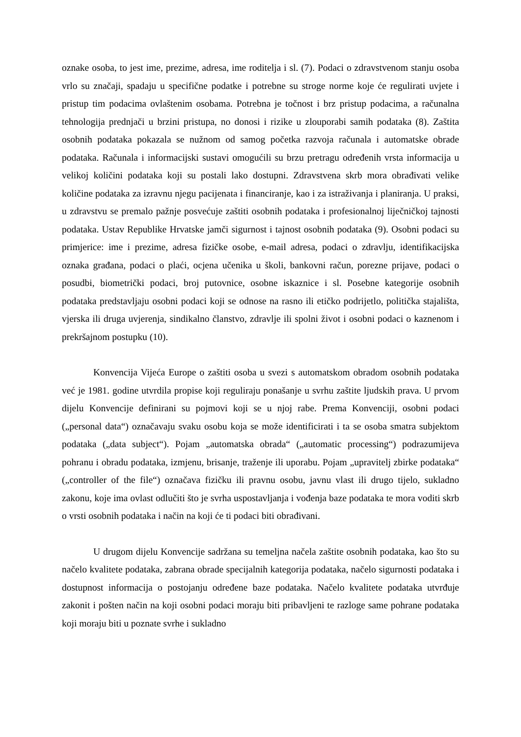oznake osoba, to jest ime, prezime, adresa, ime roditelja i sl. (7). Podaci o zdravstvenom stanju osoba vrlo su značaji, spadaju u specifične podatke i potrebne su stroge norme koje će regulirati uvjete i pristup tim podacima ovlaštenim osobama. Potrebna je točnost i brz pristup podacima, a računalna tehnologija prednjači u brzini pristupa, no donosi i rizike u zlouporabi samih podataka (8). Zaštita osobnih podataka pokazala se nužnom od samog početka razvoja računala i automatske obrade podataka. Računala i informacijski sustavi omogućili su brzu pretragu određenih vrsta informacija u velikoj količini podataka koji su postali lako dostupni. Zdravstvena skrb mora obrađivati velike količine podataka za izravnu njegu pacijenata i financiranje, kao i za istraživanja i planiranja. U praksi, u zdravstvu se premalo pažnje posvećuje zaštiti osobnih podataka i profesionalnoj liječničkoj tajnosti podataka. Ustav Republike Hrvatske jamči sigurnost i tajnost osobnih podataka (9). Osobni podaci su primjerice: ime i prezime, adresa fizičke osobe, e-mail adresa, podaci o zdravlju, identifikacijska oznaka građana, podaci o plaći, ocjena učenika u školi, bankovni račun, porezne prijave, podaci o posudbi, biometrički podaci, broj putovnice, osobne iskaznice i sl. Posebne kategorije osobnih podataka predstavljaju osobni podaci koji se odnose na rasno ili etičko podrijetlo, politička stajališta, vjerska ili druga uvjerenja, sindikalno članstvo, zdravlje ili spolni život i osobni podaci o kaznenom i prekršajnom postupku (10).
Konvencija Vijeća Europe o zaštiti osoba u svezi s automatskom obradom osobnih podataka već je 1981. godine utvrdila propise koji reguliraju ponašanje u svrhu zaštite ljudskih prava. U prvom dijelu Konvencije definirani su pojmovi koji se u njoj rabe. Prema Konvenciji, osobni podaci („personal data“) označavaju svaku osobu koja se može identificirati i ta se osoba smatra subjektom podataka („data subject“). Pojam „automatska obrada“ („automatic processing“) podrazumijeva pohranu i obradu podataka, izmjenu, brisanje, traženje ili uporabu. Pojam „upravitelj zbirke podataka“ („controller of the file“) označava fizičku ili pravnu osobu, javnu vlast ili drugo tijelo, sukladno zakonu, koje ima ovlast odlučiti što je svrha uspostavljanja i vođenja baze podataka te mora voditi skrb o vrsti osobnih podataka i način na koji će ti podaci biti obrađivani.
U drugom dijelu Konvencije sadržana su temeljna načela zaštite osobnih podataka, kao što su načelo kvalitete podataka, zabrana obrade specijalnih kategorija podataka, načelo sigurnosti podataka i dostupnost informacija o postojanju određene baze podataka. Načelo kvalitete podataka utvrđuje zakonit i pošten način na koji osobni podaci moraju biti pribavljeni te razloge same pohrane podataka koji moraju biti u poznate svrhe i sukladno